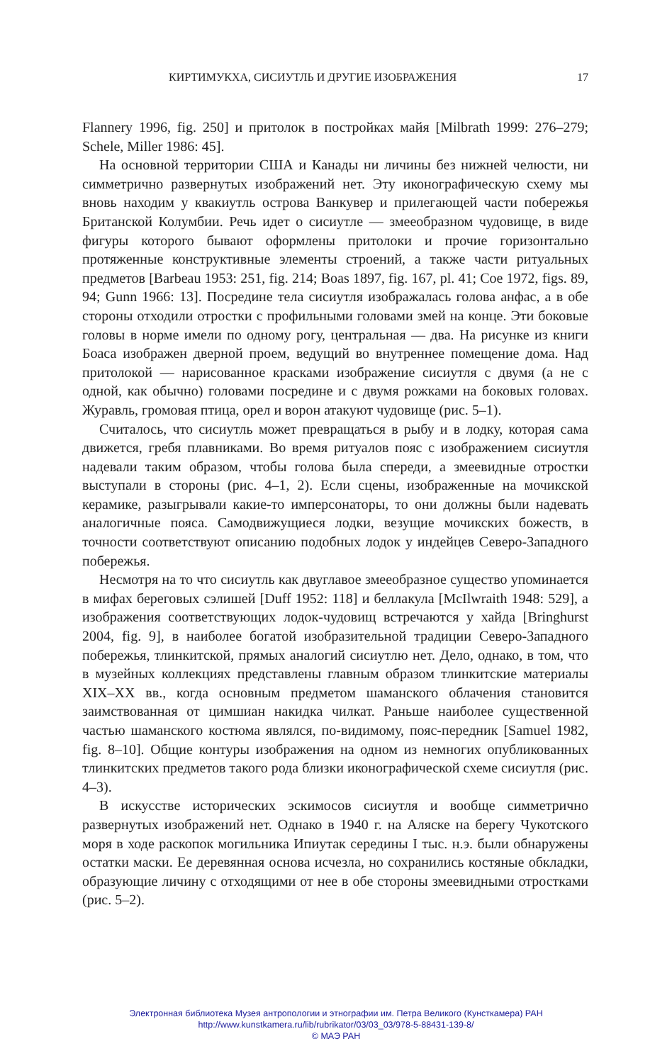КИРТИМУКХА, СИСИУТЛЬ И ДРУГИЕ ИЗОБРАЖЕНИЯ 17
Flannery 1996, fig. 250] и притолок в постройках майя [Milbrath 1999: 276–279; Schele, Miller 1986: 45].
На основной территории США и Канады ни личины без нижней челюсти, ни симметрично развернутых изображений нет. Эту иконографическую схему мы вновь находим у квакиутль острова Ванкувер и прилегающей части побережья Британской Колумбии. Речь идет о сисиутле — змееобразном чудовище, в виде фигуры которого бывают оформлены притолоки и прочие горизонтально протяженные конструктивные элементы строений, а также части ритуальных предметов [Barbeau 1953: 251, fig. 214; Boas 1897, fig. 167, pl. 41; Coe 1972, figs. 89, 94; Gunn 1966: 13]. Посредине тела сисиутля изображалась голова анфас, а в обе стороны отходили отростки с профильными головами змей на конце. Эти боковые головы в норме имели по одному рогу, центральная — два. На рисунке из книги Боаса изображен дверной проем, ведущий во внутреннее помещение дома. Над притолокой — нарисованное красками изображение сисиутля с двумя (а не с одной, как обычно) головами посредине и с двумя рожками на боковых головах. Журавль, громовая птица, орел и ворон атакуют чудовище (рис. 5–1).
Считалось, что сисиутль может превращаться в рыбу и в лодку, которая сама движется, гребя плавниками. Во время ритуалов пояс с изображением сисиутля надевали таким образом, чтобы голова была спереди, а змеевидные отростки выступали в стороны (рис. 4–1, 2). Если сцены, изображенные на мочикской керамике, разыгрывали какие-то имперсонаторы, то они должны были надевать аналогичные пояса. Самодвижущиеся лодки, везущие мочикских божеств, в точности соответствуют описанию подобных лодок у индейцев Северо-Западного побережья.
Несмотря на то что сисиутль как двуглавое змееобразное существо упоминается в мифах береговых сэлишей [Duff 1952: 118] и беллакула [McIlwraith 1948: 529], а изображения соответствующих лодок-чудовищ встречаются у хайда [Bringhurst 2004, fig. 9], в наиболее богатой изобразительной традиции Северо-Западного побережья, тлинкитской, прямых аналогий сисиутлю нет. Дело, однако, в том, что в музейных коллекциях представлены главным образом тлинкитские материалы XIX–XX вв., когда основным предметом шаманского облачения становится заимствованная от цимшиан накидка чилкат. Раньше наиболее существенной частью шаманского костюма являлся, по-видимому, пояс-передник [Samuel 1982, fig. 8–10]. Общие контуры изображения на одном из немногих опубликованных тлинкитских предметов такого рода близки иконографической схеме сисиутля (рис. 4–3).
В искусстве исторических эскимосов сисиутля и вообще симметрично развернутых изображений нет. Однако в 1940 г. на Аляске на берегу Чукотского моря в ходе раскопок могильника Ипиутак середины I тыс. н.э. были обнаружены остатки маски. Ее деревянная основа исчезла, но сохранились костяные обкладки, образующие личину с отходящими от нее в обе стороны змеевидными отростками (рис. 5–2).
Электронная библиотека Музея антропологии и этнографии им. Петра Великого (Кунсткамера) РАН
http://www.kunstkamera.ru/lib/rubrikator/03/03_03/978-5-88431-139-8/
© МАЭ РАН